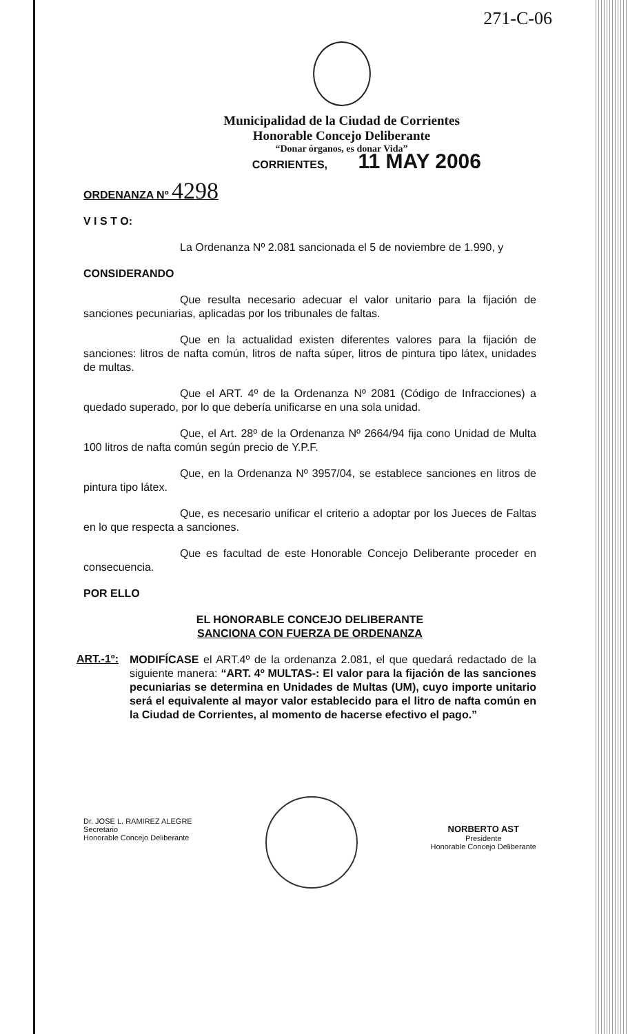271-C-06
Municipalidad de la Ciudad de Corrientes
Honorable Concejo Deliberante
“Donar órganos, es donar Vida”
CORRIENTES, 11 MAY 2006
ORDENANZA Nº 4298
V I S T O:
La Ordenanza Nº 2.081 sancionada el 5 de noviembre de 1.990, y
CONSIDERANDO
Que resulta necesario adecuar el valor unitario para la fijación de sanciones pecuniarias, aplicadas por los tribunales de faltas.
Que en la actualidad existen diferentes valores para la fijación de sanciones: litros de nafta común, litros de nafta súper, litros de pintura tipo látex, unidades de multas.
Que el ART. 4º de la Ordenanza Nº 2081 (Código de Infracciones) a quedado superado, por lo que debería unificarse en una sola unidad.
Que, el Art. 28º de la Ordenanza Nº 2664/94 fija cono Unidad de Multa 100 litros de nafta común según precio de Y.P.F.
Que, en la Ordenanza Nº 3957/04, se establece sanciones en litros de pintura tipo látex.
Que, es necesario unificar el criterio a adoptar por los Jueces de Faltas en lo que respecta a sanciones.
Que es facultad de este Honorable Concejo Deliberante proceder en consecuencia.
POR ELLO
EL HONORABLE CONCEJO DELIBERANTE
SANCIONA CON FUERZA DE ORDENANZA
ART.-1º:
MODIFÍCASE el ART.4º de la ordenanza 2.081, el que quedará redactado de la siguiente manera: “ART. 4º MULTAS-: El valor para la fijación de las sanciones pecuniarias se determina en Unidades de Multas (UM), cuyo importe unitario será el equivalente al mayor valor establecido para el litro de nafta común en la Ciudad de Corrientes, al momento de hacerse efectivo el pago.”
Dr. JOSE L. RAMIREZ ALEGRE
Secretario
Honorable Concejo Deliberante
NORBERTO AST
Presidente
Honorable Concejo Deliberante